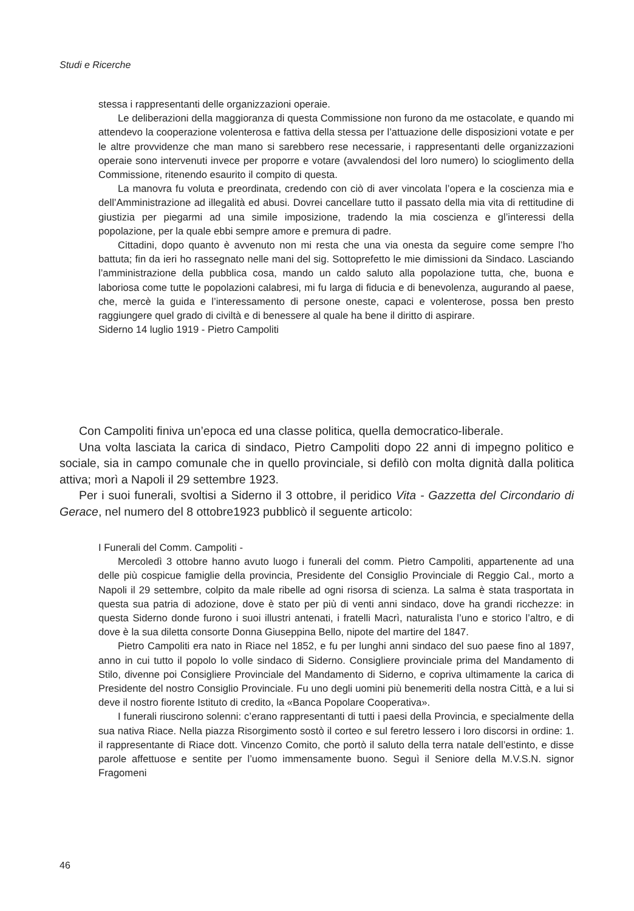Studi e Ricerche
stessa i rappresentanti delle organizzazioni operaie.
Le deliberazioni della maggioranza di questa Commissione non furono da me ostacolate, e quando mi attendevo la cooperazione volenterosa e fattiva della stessa per l’attuazione delle disposizioni votate e per le altre provvidenze che man mano si sarebbero rese necessarie, i rappresentanti delle organizzazioni operaie sono intervenuti invece per proporre e votare (avvalendosi del loro numero) lo scioglimento della Commissione, ritenendo esaurito il compito di questa.
La manovra fu voluta e preordinata, credendo con ciò di aver vincolata l’opera e la coscienza mia e dell’Amministrazione ad illegalità ed abusi. Dovrei cancellare tutto il passato della mia vita di rettitudine di giustizia per piegarmi ad una simile imposizione, tradendo la mia coscienza e gl’interessi della popolazione, per la quale ebbi sempre amore e premura di padre.
Cittadini, dopo quanto è avvenuto non mi resta che una via onesta da seguire come sempre l’ho battuta; fin da ieri ho rassegnato nelle mani del sig. Sottoprefetto le mie dimissioni da Sindaco. Lasciando l’amministrazione della pubblica cosa, mando un caldo saluto alla popolazione tutta, che, buona e laboriosa come tutte le popolazioni calabresi, mi fu larga di fiducia e di benevolenza, augurando al paese, che, mercè la guida e l’interessamento di persone oneste, capaci e volenterose, possa ben presto raggiungere quel grado di civiltà e di benessere al quale ha bene il diritto di aspirare.
Siderno 14 luglio 1919 - Pietro Campoliti
Con Campoliti finiva un’epoca ed una classe politica, quella democratico-liberale.
Una volta lasciata la carica di sindaco, Pietro Campoliti dopo 22 anni di impegno politico e sociale, sia in campo comunale che in quello provinciale, si defilò con molta dignità dalla politica attiva; morì a Napoli il 29 settembre 1923.
Per i suoi funerali, svoltisi a Siderno il 3 ottobre, il peridico Vita - Gazzetta del Circondario di Gerace, nel numero del 8 ottobre1923 pubblicò il seguente articolo:
I Funerali del Comm. Campoliti -
Mercoledì 3 ottobre hanno avuto luogo i funerali del comm. Pietro Campoliti, appartenente ad una delle più cospicue famiglie della provincia, Presidente del Consiglio Provinciale di Reggio Cal., morto a Napoli il 29 settembre, colpito da male ribelle ad ogni risorsa di scienza. La salma è stata trasportata in questa sua patria di adozione, dove è stato per più di venti anni sindaco, dove ha grandi ricchezze: in questa Siderno donde furono i suoi illustri antenati, i fratelli Macrì, naturalista l’uno e storico l’altro, e di dove è la sua diletta consorte Donna Giuseppina Bello, nipote del martire del 1847.
Pietro Campoliti era nato in Riace nel 1852, e fu per lunghi anni sindaco del suo paese fino al 1897, anno in cui tutto il popolo lo volle sindaco di Siderno. Consigliere provinciale prima del Mandamento di Stilo, divenne poi Consigliere Provinciale del Mandamento di Siderno, e copriva ultimamente la carica di Presidente del nostro Consiglio Provinciale. Fu uno degli uomini più benemeriti della nostra Città, e a lui si deve il nostro fiorente Istituto di credito, la «Banca Popolare Cooperativa».
I funerali riuscirono solenni: c’erano rappresentanti di tutti i paesi della Provincia, e specialmente della sua nativa Riace. Nella piazza Risorgimento sostò il corteo e sul feretro lessero i loro discorsi in ordine: 1. il rappresentante di Riace dott. Vincenzo Comito, che portò il saluto della terra natale dell’estinto, e disse parole affettuose e sentite per l’uomo immensamente buono. Seguì il Seniore della M.V.S.N. signor Fragomeni
46